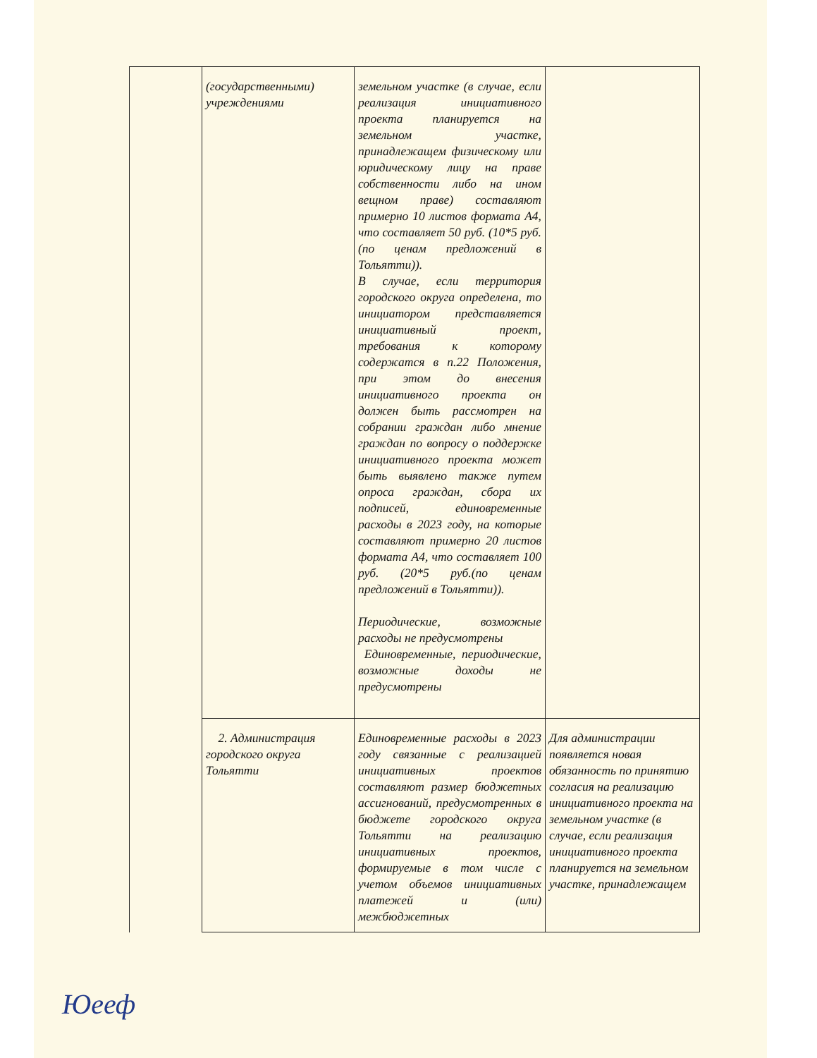| | (государственными) учреждениями | земельном участке (в случае, если реализация инициативного проекта планируется на земельном участке, принадлежащем физическому или юридическому лицу на праве собственности либо на ином вещном праве) составляют примерно 10 листов формата А4, что составляет 50 руб. (10*5 руб.(по ценам предложений в Тольятти)). В случае, если территория городского округа определена, то инициатором представляется инициативный проект, требования к которому содержатся в п.22 Положения, при этом до внесения инициативного проекта он должен быть рассмотрен на собрании граждан либо мнение граждан по вопросу о поддержке инициативного проекта может быть выявлено также путем опроса граждан, сбора их подписей, единовременные расходы в 2023 году, на которые составляют примерно 20 листов формата А4, что составляет 100 руб. (20*5 руб.(по ценам предложений в Тольятти)). Периодические, возможные расходы не предусмотрены Единовременные, периодические, возможные доходы не предусмотрены | |
| | 2. Администрация городского округа Тольятти | Единовременные расходы в 2023 году связанные с реализацией инициативных проектов составляют размер бюджетных ассигнований, предусмотренных в бюджете городского округа Тольятти на реализацию инициативных проектов, формируемые в том числе с учетом объемов инициативных платежей и (или) межбюджетных | Для администрации появляется новая обязанность по принятию согласия на реализацию инициативного проекта на земельном участке (в случае, если реализация инициативного проекта планируется на земельном участке, принадлежащем |
Юееф